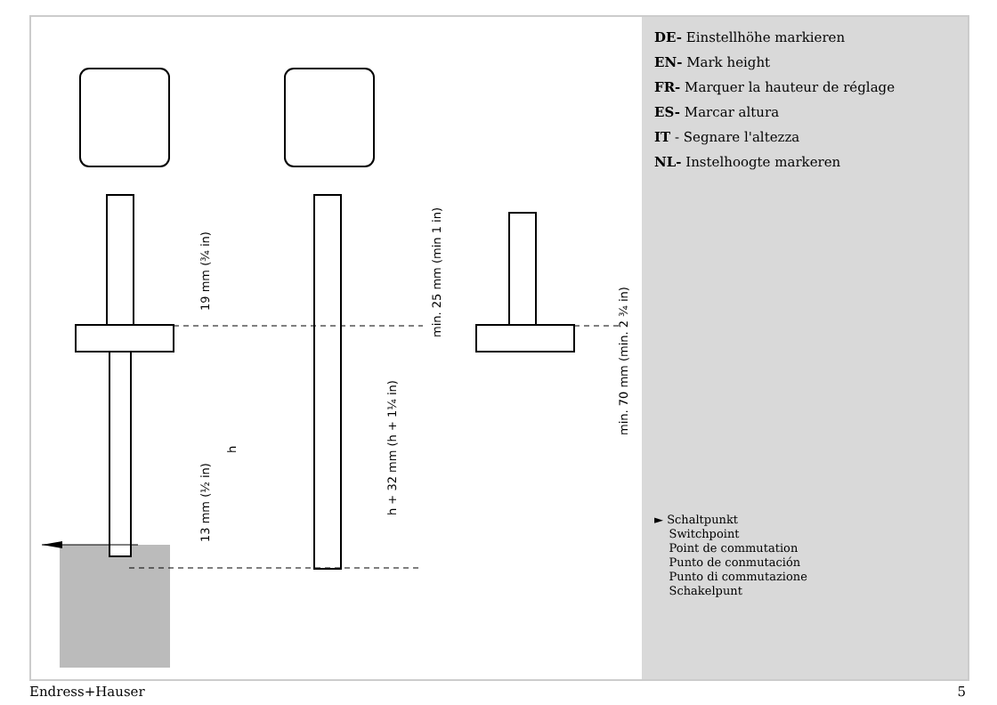19 mm (¾ in)
h
13 mm (½ in)
h + 32 mm (h + 1¼ in)
min. 25 mm (min 1 in)
min. 70 mm (min. 2 ¾ in)
DE- Einstellhöhe markieren
EN- Mark height
FR- Marquer la hauteur de réglage
ES- Marcar altura
IT - Segnare l'altezza
NL- Instelhoogte markeren
► Schaltpunkt
Switchpoint
Point de commutation
Punto de conmutación
Punto di commutazione
Schakelpunt
Endress+Hauser 5